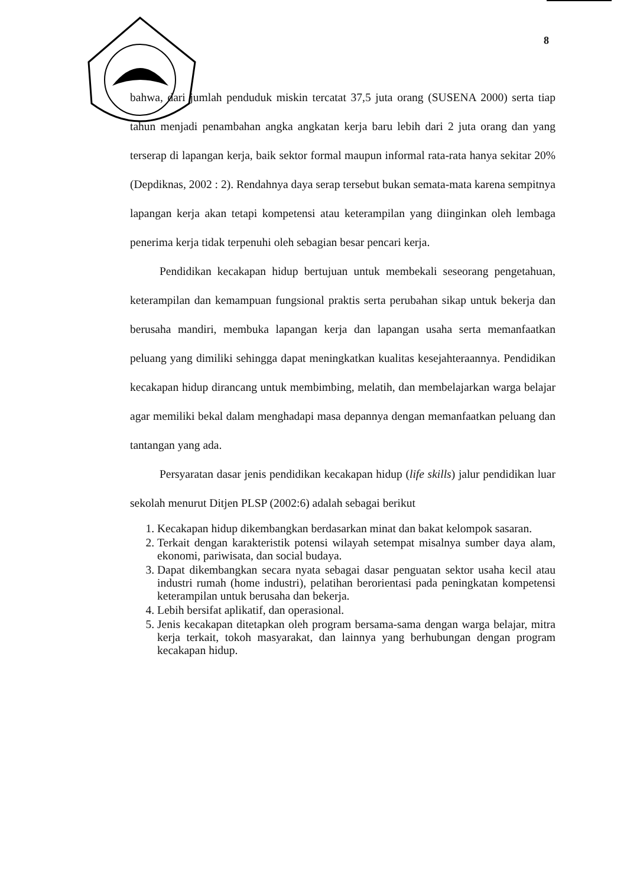8
bahwa, dari jumlah penduduk miskin tercatat 37,5 juta orang (SUSENA 2000) serta tiap tahun menjadi penambahan angka angkatan kerja baru lebih dari 2 juta orang dan yang terserap di lapangan kerja, baik sektor formal maupun informal rata-rata hanya sekitar 20% (Depdiknas, 2002 : 2). Rendahnya daya serap tersebut bukan semata-mata karena sempitnya lapangan kerja akan tetapi kompetensi atau keterampilan yang diinginkan oleh lembaga penerima kerja tidak terpenuhi oleh sebagian besar pencari kerja.
Pendidikan kecakapan hidup bertujuan untuk membekali seseorang pengetahuan, keterampilan dan kemampuan fungsional praktis serta perubahan sikap untuk bekerja dan berusaha mandiri, membuka lapangan kerja dan lapangan usaha serta memanfaatkan peluang yang dimiliki sehingga dapat meningkatkan kualitas kesejahteraannya. Pendidikan kecakapan hidup dirancang untuk membimbing, melatih, dan membelajarkan warga belajar agar memiliki bekal dalam menghadapi masa depannya dengan memanfaatkan peluang dan tantangan yang ada.
Persyaratan dasar jenis pendidikan kecakapan hidup (life skills) jalur pendidikan luar sekolah menurut Ditjen PLSP (2002:6) adalah sebagai berikut
1. Kecakapan hidup dikembangkan berdasarkan minat dan bakat kelompok sasaran.
2. Terkait dengan karakteristik potensi wilayah setempat misalnya sumber daya alam, ekonomi, pariwisata, dan social budaya.
3. Dapat dikembangkan secara nyata sebagai dasar penguatan sektor usaha kecil atau industri rumah (home industri), pelatihan berorientasi pada peningkatan kompetensi keterampilan untuk berusaha dan bekerja.
4. Lebih bersifat aplikatif, dan operasional.
5. Jenis kecakapan ditetapkan oleh program bersama-sama dengan warga belajar, mitra kerja terkait, tokoh masyarakat, dan lainnya yang berhubungan dengan program kecakapan hidup.